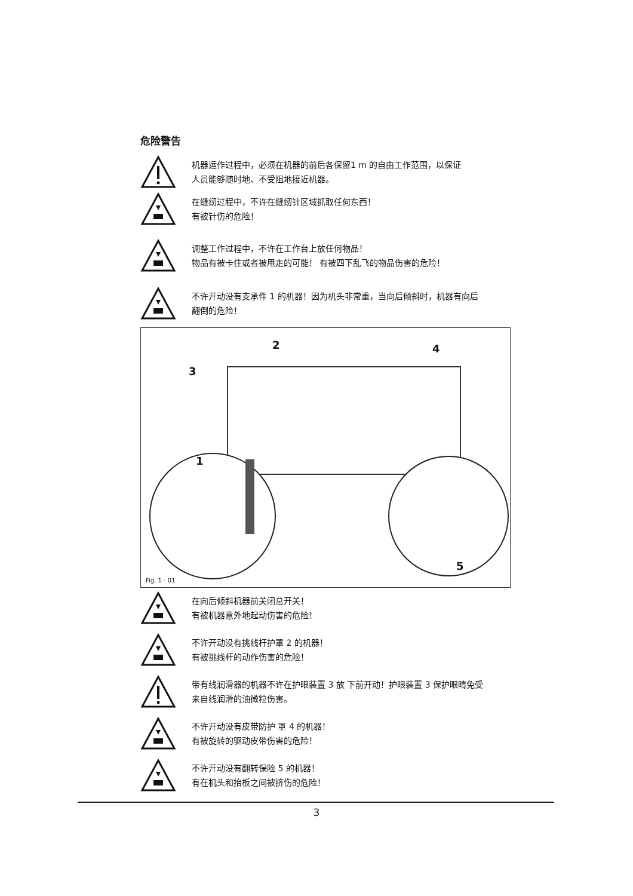危险警告
机器运作过程中，必须在机器的前后各保留1 m 的自由工作范围，以保证
人员能够随时地、不受阻地接近机器。
在缝纫过程中，不许在缝纫针区域抓取任何东西！
有被针伤的危险！
调整工作过程中，不许在工作台上放任何物品！
物品有被卡住或者被甩走的可能！ 有被四下乱飞的物品伤害的危险！
不许开动没有支承件 1 的机器！因为机头非常重，当向后倾斜时，机器有向后
翻倒的危险！
2
3
4
1
5
Fig. 1 - 01
在向后倾斜机器前关闭总开关！
有被机器意外地起动伤害的危险！
不许开动没有挑线杆护罩 2 的机器！
有被挑线杆的动作伤害的危险！
带有线润滑器的机器不许在护眼装置 3 放 下前开动！护眼装置 3 保护眼睛免受
来自线润滑的油微粒伤害。
不许开动没有皮带防护 罩 4 的机器！
有被旋转的驱动皮带伤害的危险！
不许开动没有翻转保险 5 的机器！
有在机头和抬板之间被挤伤的危险！
3